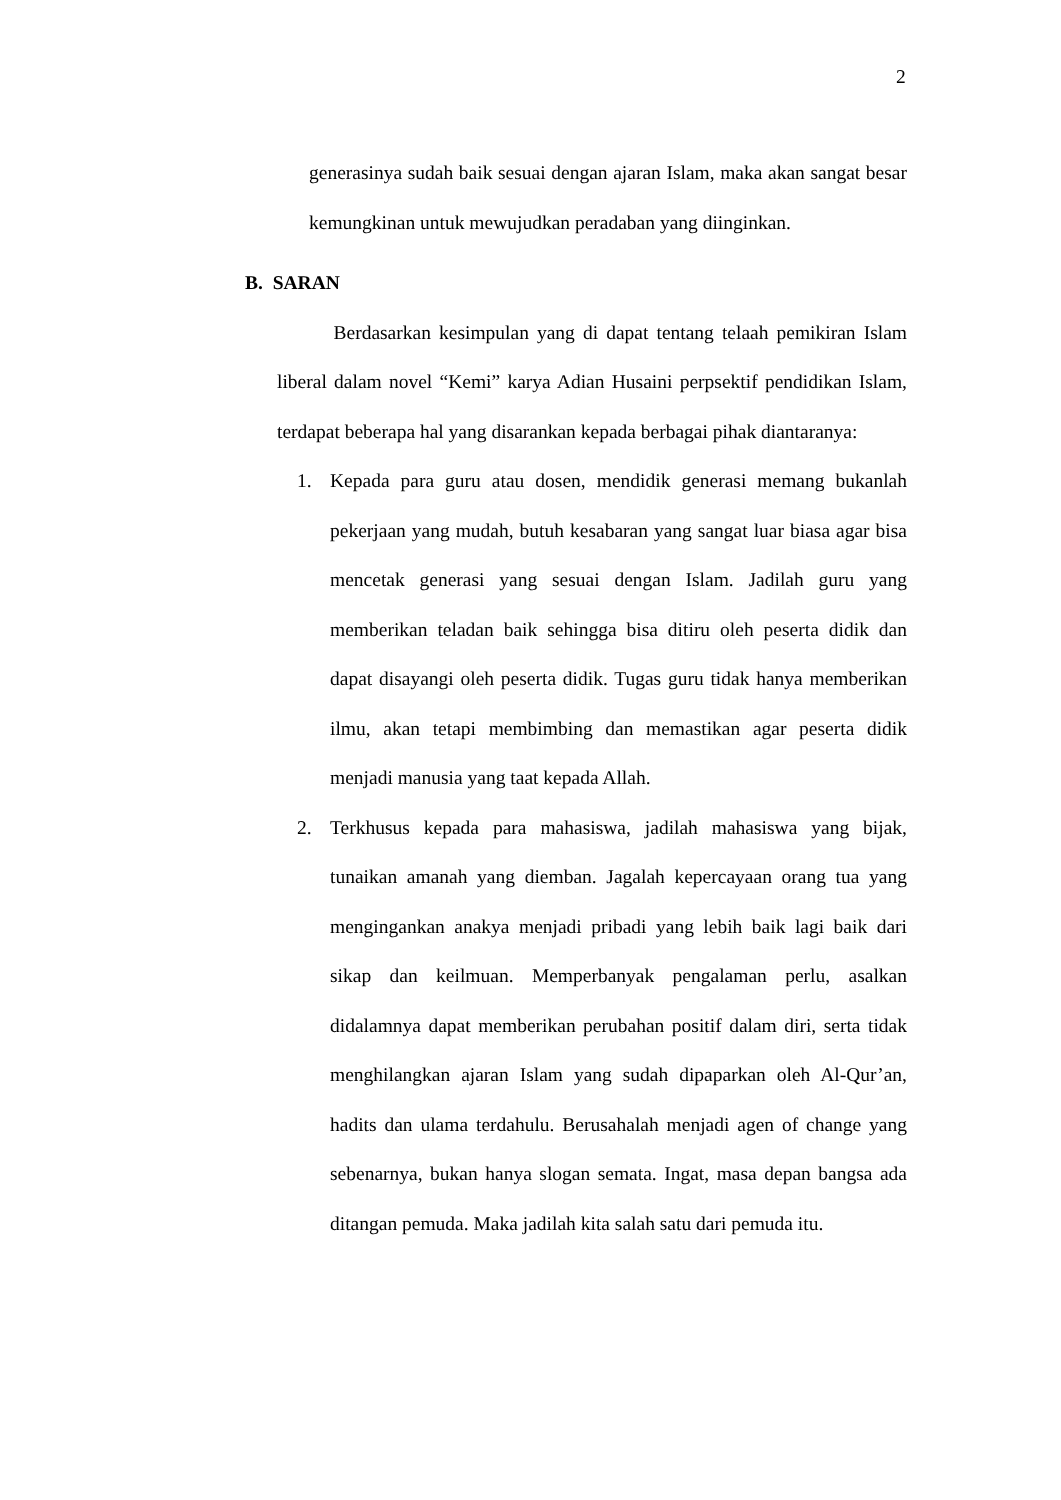2
generasinya sudah baik sesuai dengan ajaran Islam, maka akan sangat besar kemungkinan untuk mewujudkan peradaban yang diinginkan.
B. SARAN
Berdasarkan kesimpulan yang di dapat tentang telaah pemikiran Islam liberal dalam novel “Kemi” karya Adian Husaini perpsektif pendidikan Islam, terdapat beberapa hal yang disarankan kepada berbagai pihak diantaranya:
1. Kepada para guru atau dosen, mendidik generasi memang bukanlah pekerjaan yang mudah, butuh kesabaran yang sangat luar biasa agar bisa mencetak generasi yang sesuai dengan Islam. Jadilah guru yang memberikan teladan baik sehingga bisa ditiru oleh peserta didik dan dapat disayangi oleh peserta didik. Tugas guru tidak hanya memberikan ilmu, akan tetapi membimbing dan memastikan agar peserta didik menjadi manusia yang taat kepada Allah.
2. Terkhusus kepada para mahasiswa, jadilah mahasiswa yang bijak, tunaikan amanah yang diemban. Jagalah kepercayaan orang tua yang mengingankan anakya menjadi pribadi yang lebih baik lagi baik dari sikap dan keilmuan. Memperbanyak pengalaman perlu, asalkan didalamnya dapat memberikan perubahan positif dalam diri, serta tidak menghilangkan ajaran Islam yang sudah dipaparkan oleh Al-Qur’an, hadits dan ulama terdahulu. Berusahalah menjadi agen of change yang sebenarnya, bukan hanya slogan semata. Ingat, masa depan bangsa ada ditangan pemuda. Maka jadilah kita salah satu dari pemuda itu.